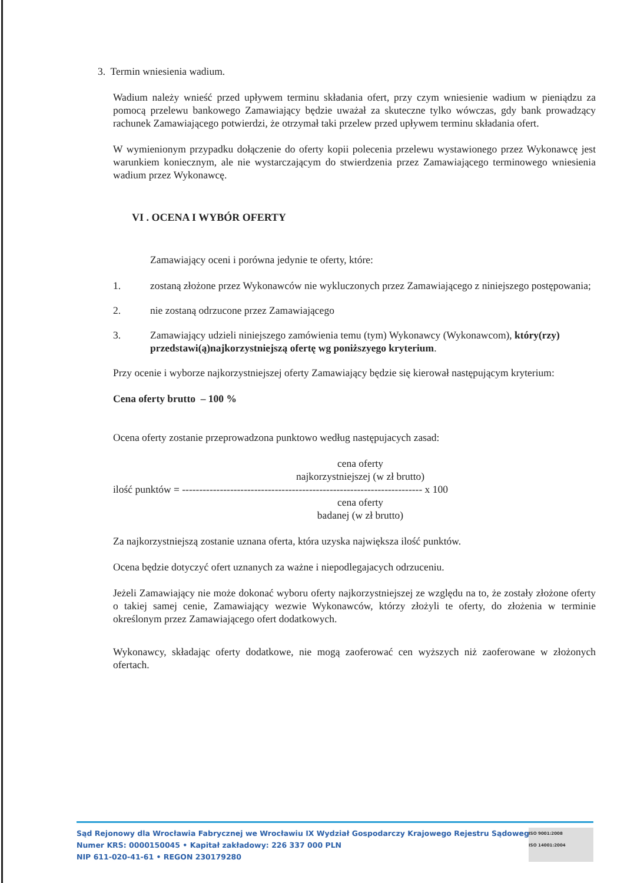3. Termin wniesienia wadium.
Wadium należy wnieść przed upływem terminu składania ofert, przy czym wniesienie wadium w pieniądzu za pomocą przelewu bankowego Zamawiający będzie uważał za skuteczne tylko wówczas, gdy bank prowadzący rachunek Zamawiającego potwierdzi, że otrzymał taki przelew przed upływem terminu składania ofert.
W wymienionym przypadku dołączenie do oferty kopii polecenia przelewu wystawionego przez Wykonawcę jest warunkiem koniecznym, ale nie wystarczającym do stwierdzenia przez Zamawiającego terminowego wniesienia wadium przez Wykonawcę.
VI . OCENA I WYBÓR OFERTY
Zamawiający oceni i porówna jedynie te oferty, które:
1. zostaną złożone przez Wykonawców nie wykluczonych przez Zamawiającego z niniejszego postępowania;
2. nie zostaną odrzucone przez Zamawiającego
3. Zamawiający udzieli niniejszego zamówienia temu (tym) Wykonawcy (Wykonawcom), który(rzy) przedstawi(ą)najkorzystniejszą ofertę wg poniższyego kryterium.
Przy ocenie i wyborze najkorzystniejszej oferty Zamawiający będzie się kierował następującym kryterium:
Cena oferty brutto – 100 %
Ocena oferty zostanie przeprowadzona punktowo według następujacych zasad:
cena oferty
najkorzystniejszej (w zł brutto)
ilość punktów = ---------------------------------------------------------------------- x 100
cena oferty
badanej (w zł brutto)
Za najkorzystniejszą zostanie uznana oferta, która uzyska największa ilość punktów.
Ocena będzie dotyczyć ofert uznanych za ważne i niepodlegajacych odrzuceniu.
Jeżeli Zamawiający nie może dokonać wyboru oferty najkorzystniejszej ze względu na to, że zostały złożone oferty o takiej samej cenie, Zamawiający wezwie Wykonawców, którzy złożyli te oferty, do złożenia w terminie określonym przez Zamawiającego ofert dodatkowych.
Wykonawcy, składając oferty dodatkowe, nie mogą zaoferować cen wyższych niż zaoferowane w złożonych ofertach.
Sąd Rejonowy dla Wrocławia Fabrycznej we Wrocławiu IX Wydział Gospodarczy Krajowego Rejestru Sądowego
Numer KRS: 0000150045 • Kapitał zakładowy: 226 337 000 PLN
NIP 611-020-41-61 • REGON 230179280
ISO 9001:2008
ISO 14001:2004